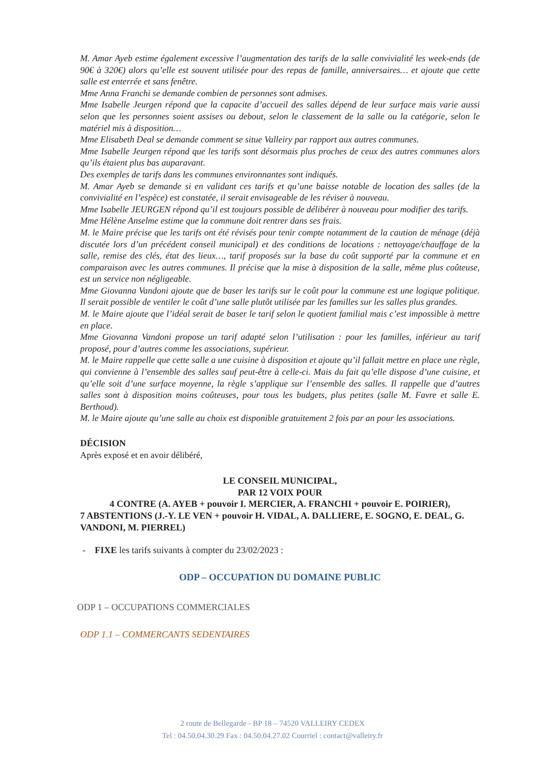M. Amar Ayeb estime également excessive l’augmentation des tarifs de la salle convivialité les week-ends (de 90€ à 320€) alors qu’elle est souvent utilisée pour des repas de famille, anniversaires… et ajoute que cette salle est enterrée et sans fenêtre.
Mme Anna Franchi se demande combien de personnes sont admises.
Mme Isabelle Jeurgen répond que la capacite d’accueil des salles dépend de leur surface mais varie aussi selon que les personnes soient assises ou debout, selon le classement de la salle ou la catégorie, selon le matériel mis à disposition…
Mme Elisabeth Deal se demande comment se situe Valleiry par rapport aux autres communes.
Mme Isabelle Jeurgen répond que les tarifs sont désormais plus proches de ceux des autres communes alors qu’ils étaient plus bas auparavant.
Des exemples de tarifs dans les communes environnantes sont indiqués.
M. Amar Ayeb se demande si en validant ces tarifs et qu’une baisse notable de location des salles (de la convivialité en l’espèce) est constatée, il serait envisageable de les réviser à nouveau.
Mme Isabelle JEURGEN répond qu’il est toujours possible de délibérer à nouveau pour modifier des tarifs.
Mme Hélène Anselme estime que la commune doit rentrer dans ses frais.
M. le Maire précise que les tarifs ont été révisés pour tenir compte notamment de la caution de ménage (déjà discutée lors d’un précédent conseil municipal) et des conditions de locations : nettoyage/chauffage de la salle, remise des clés, état des lieux…, tarif proposés sur la base du coût supporté par la commune et en comparaison avec les autres communes. Il précise que la mise à disposition de la salle, même plus coûteuse, est un service non négligeable.
Mme Giovanna Vandoni ajoute que de baser les tarifs sur le coût pour la commune est une logique politique. Il serait possible de ventiler le coût d’une salle plutôt utilisée par les familles sur les salles plus grandes.
M. le Maire ajoute que l’idéal serait de baser le tarif selon le quotient familial mais c’est impossible à mettre en place.
Mme Giovanna Vandoni propose un tarif adapté selon l’utilisation : pour les familles, inférieur au tarif proposé, pour d’autres comme les associations, supérieur.
M. le Maire rappelle que cette salle a une cuisine à disposition et ajoute qu’il fallait mettre en place une règle, qui convienne à l’ensemble des salles sauf peut-être à celle-ci. Mais du fait qu’elle dispose d’une cuisine, et qu’elle soit d’une surface moyenne, la règle s’applique sur l’ensemble des salles. Il rappelle que d’autres salles sont à disposition moins coûteuses, pour tous les budgets, plus petites (salle M. Favre et salle E. Berthoud).
M. le Maire ajoute qu’une salle au choix est disponible gratuitement 2 fois par an pour les associations.
DÉCISION
Après exposé et en avoir délibéré,
LE CONSEIL MUNICIPAL,
PAR 12 VOIX POUR
4 CONTRE (A. AYEB + pouvoir I. MERCIER, A. FRANCHI + pouvoir E. POIRIER),
7 ABSTENTIONS (J.-Y. LE VEN + pouvoir H. VIDAL, A. DALLIERE, E. SOGNO, E. DEAL, G. VANDONI, M. PIERREL)
- FIXE les tarifs suivants à compter du 23/02/2023 :
ODP – OCCUPATION DU DOMAINE PUBLIC
ODP 1 – OCCUPATIONS COMMERCIALES
ODP 1.1 – COMMERCANTS SEDENTAIRES
2 route de Bellegarde - BP 18 – 74520 VALLEIRY CEDEX
Tel : 04.50.04.30.29 Fax : 04.50.04.27.02 Courriel : contact@valleiry.fr